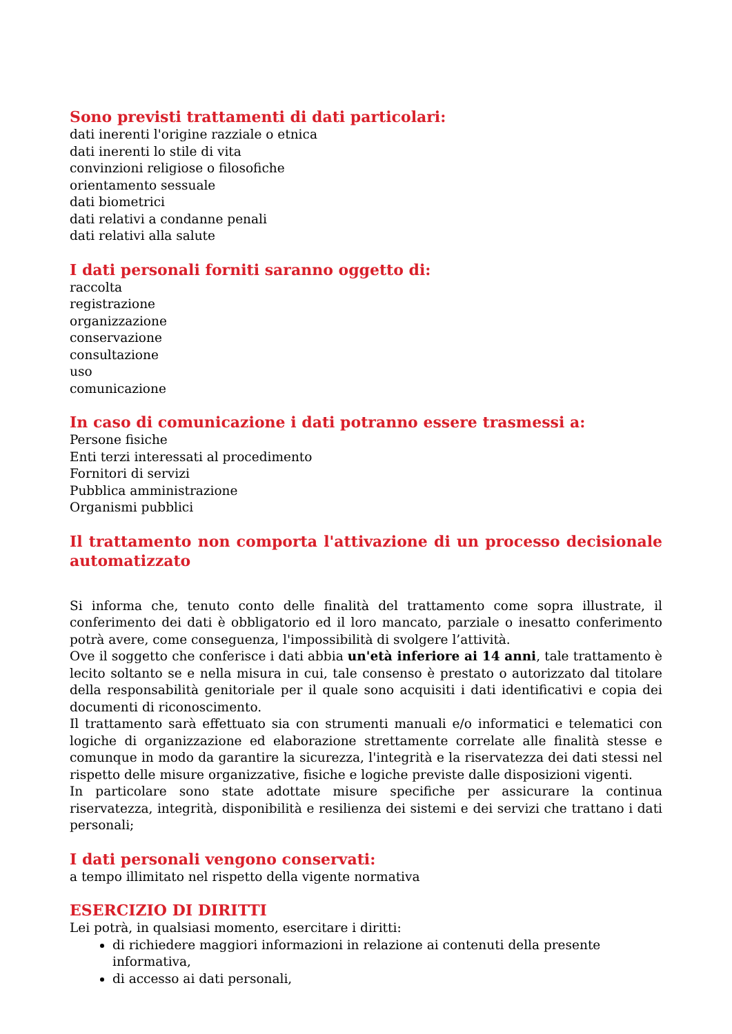Sono previsti trattamenti di dati particolari:
dati inerenti l'origine razziale o etnica
dati inerenti lo stile di vita
convinzioni religiose o filosofiche
orientamento sessuale
dati biometrici
dati relativi a condanne penali
dati relativi alla salute
I dati personali forniti saranno oggetto di:
raccolta
registrazione
organizzazione
conservazione
consultazione
uso
comunicazione
In caso di comunicazione i dati potranno essere trasmessi a:
Persone fisiche
Enti terzi interessati al procedimento
Fornitori di servizi
Pubblica amministrazione
Organismi pubblici
Il trattamento non comporta l'attivazione di un processo decisionale automatizzato
Si informa che, tenuto conto delle finalità del trattamento come sopra illustrate, il conferimento dei dati è obbligatorio ed il loro mancato, parziale o inesatto conferimento potrà avere, come conseguenza, l'impossibilità di svolgere l’attività.
Ove il soggetto che conferisce i dati abbia un'età inferiore ai 14 anni, tale trattamento è lecito soltanto se e nella misura in cui, tale consenso è prestato o autorizzato dal titolare della responsabilità genitoriale per il quale sono acquisiti i dati identificativi e copia dei documenti di riconoscimento.
Il trattamento sarà effettuato sia con strumenti manuali e/o informatici e telematici con logiche di organizzazione ed elaborazione strettamente correlate alle finalità stesse e comunque in modo da garantire la sicurezza, l'integrità e la riservatezza dei dati stessi nel rispetto delle misure organizzative, fisiche e logiche previste dalle disposizioni vigenti.
In particolare sono state adottate misure specifiche per assicurare la continua riservatezza, integrità, disponibilità e resilienza dei sistemi e dei servizi che trattano i dati personali;
I dati personali vengono conservati:
a tempo illimitato nel rispetto della vigente normativa
ESERCIZIO DI DIRITTI
Lei potrà, in qualsiasi momento, esercitare i diritti:
di richiedere maggiori informazioni in relazione ai contenuti della presente informativa,
di accesso ai dati personali,